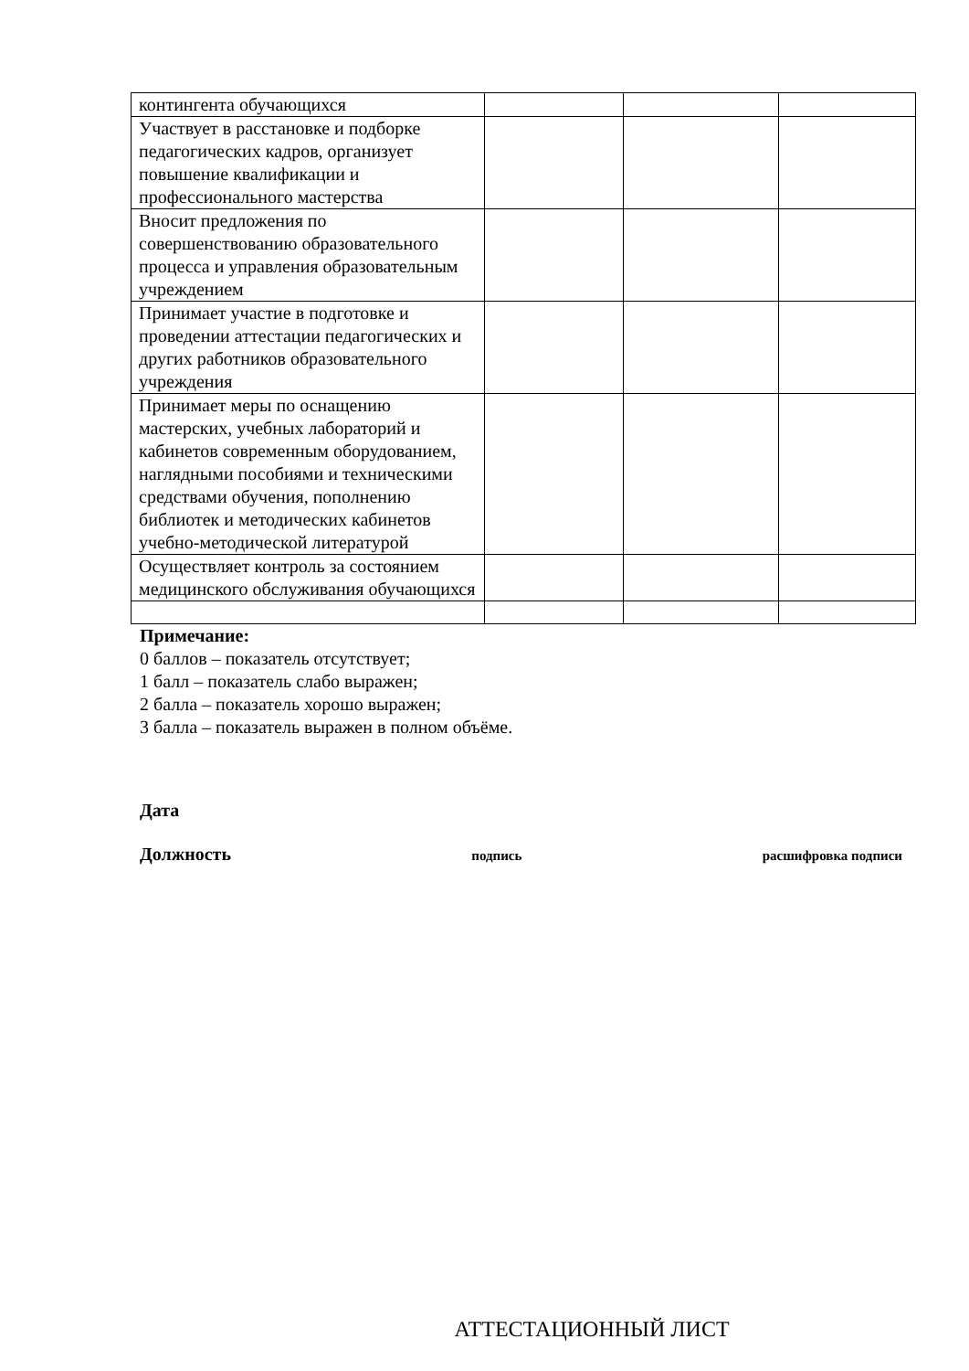| контингента обучающихся | | | |
| Участвует в расстановке и подборке педагогических кадров, организует повышение квалификации и профессионального мастерства | | | |
| Вносит предложения по совершенствованию образовательного процесса и управления образовательным учреждением | | | |
| Принимает участие в подготовке и проведении аттестации педагогических и других работников образовательного учреждения | | | |
| Принимает меры по оснащению мастерских, учебных лабораторий и кабинетов современным оборудованием, наглядными пособиями и техническими средствами обучения, пополнению библиотек и методических кабинетов учебно-методической литературой | | | |
| Осуществляет контроль за состоянием медицинского обслуживания обучающихся | | | |
Примечание:
0 баллов – показатель отсутствует;
1 балл – показатель слабо выражен;
2 балла – показатель хорошо выражен;
3 балла – показатель выражен в полном объёме.
Дата
Должность подпись расшифровка подписи
АТТЕСТАЦИОННЫЙ ЛИСТ